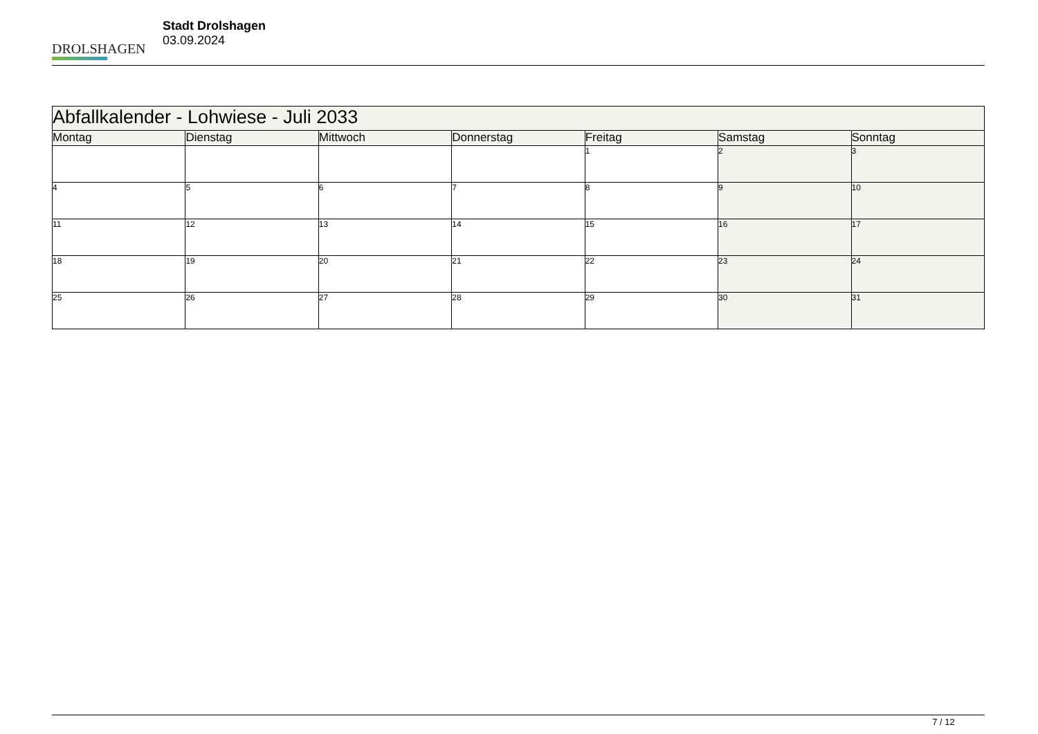DROLSHAGEN
Stadt Drolshagen
03.09.2024
| Abfallkalender - Lohwiese - Juli 2033 | | | | | | |
| --- | --- | --- | --- | --- | --- | --- |
| Montag | Dienstag | Mittwoch | Donnerstag | Freitag | Samstag | Sonntag |
| | | | | 1 | 2 | 3 |
| 4 | 5 | 6 | 7 | 8 | 9 | 10 |
| 11 | 12 | 13 | 14 | 15 | 16 | 17 |
| 18 | 19 | 20 | 21 | 22 | 23 | 24 |
| 25 | 26 | 27 | 28 | 29 | 30 | 31 |
7 / 12